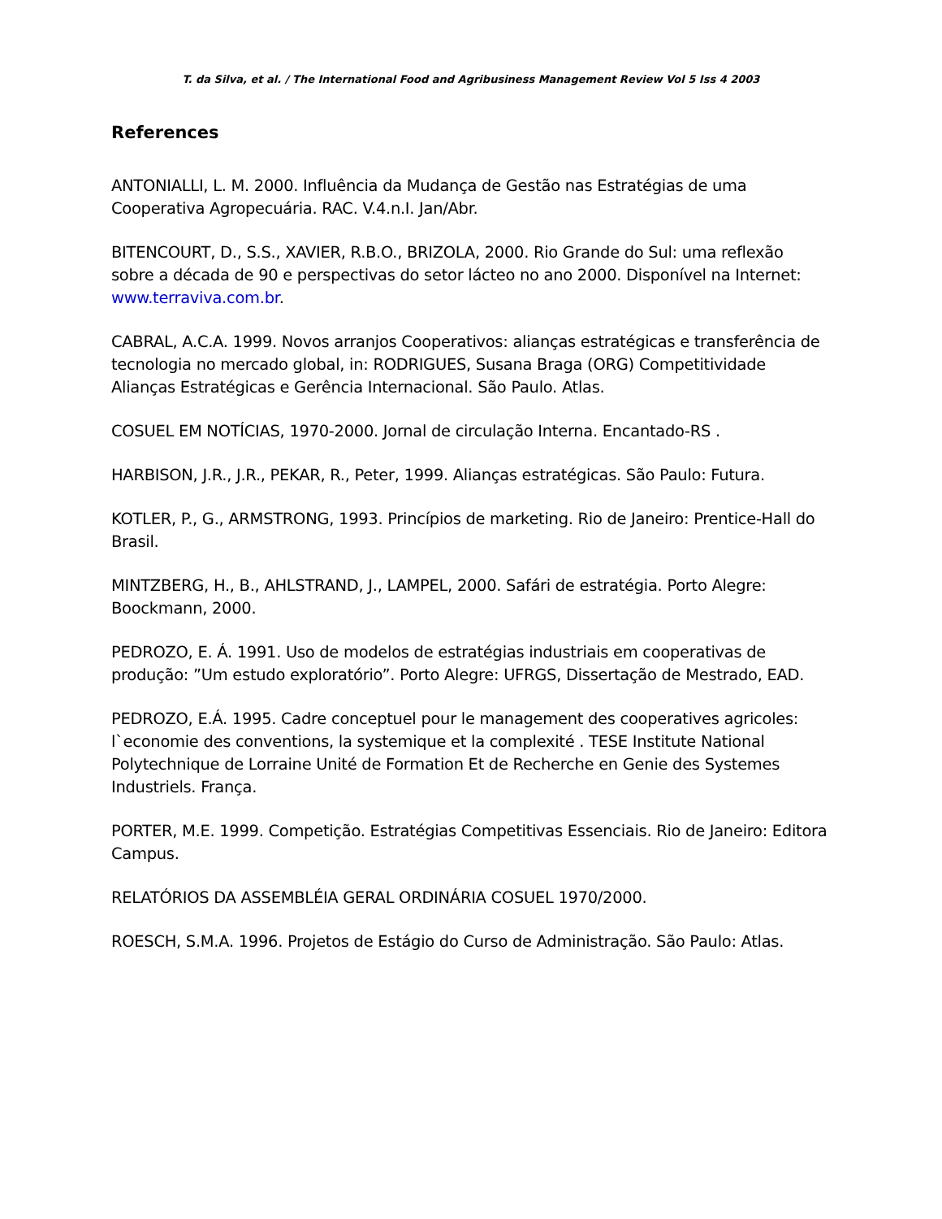T. da Silva, et al. / The International Food and Agribusiness Management Review Vol 5 Iss 4 2003
References
ANTONIALLI, L. M. 2000. Influência da Mudança de Gestão nas Estratégias de uma Cooperativa Agropecuária. RAC. V.4.n.I. Jan/Abr.
BITENCOURT, D., S.S., XAVIER, R.B.O., BRIZOLA, 2000. Rio Grande do Sul: uma reflexão sobre a década de 90 e perspectivas do setor lácteo no ano 2000. Disponível na Internet: www.terraviva.com.br.
CABRAL, A.C.A. 1999. Novos arranjos Cooperativos: alianças estratégicas e transferência de tecnologia no mercado global, in: RODRIGUES, Susana Braga (ORG) Competitividade Alianças Estratégicas e Gerência Internacional. São Paulo. Atlas.
COSUEL EM NOTÍCIAS, 1970-2000. Jornal de circulação Interna. Encantado-RS .
HARBISON, J.R., J.R., PEKAR, R., Peter, 1999. Alianças estratégicas. São Paulo: Futura.
KOTLER, P., G., ARMSTRONG, 1993. Princípios de marketing. Rio de Janeiro: Prentice-Hall do Brasil.
MINTZBERG, H., B., AHLSTRAND, J., LAMPEL, 2000. Safári de estratégia. Porto Alegre: Boockmann, 2000.
PEDROZO, E. Á. 1991. Uso de modelos de estratégias industriais em cooperativas de produção: ”Um estudo exploratório”. Porto Alegre: UFRGS, Dissertação de Mestrado, EAD.
PEDROZO, E.Á. 1995. Cadre conceptuel pour le management des cooperatives agricoles: l`economie des conventions, la systemique et la complexité . TESE Institute National Polytechnique de Lorraine Unité de Formation Et de Recherche en Genie des Systemes Industriels. França.
PORTER, M.E. 1999. Competição. Estratégias Competitivas Essenciais. Rio de Janeiro: Editora Campus.
RELATÓRIOS DA ASSEMBLÉIA GERAL ORDINÁRIA COSUEL 1970/2000.
ROESCH, S.M.A. 1996. Projetos de Estágio do Curso de Administração. São Paulo: Atlas.